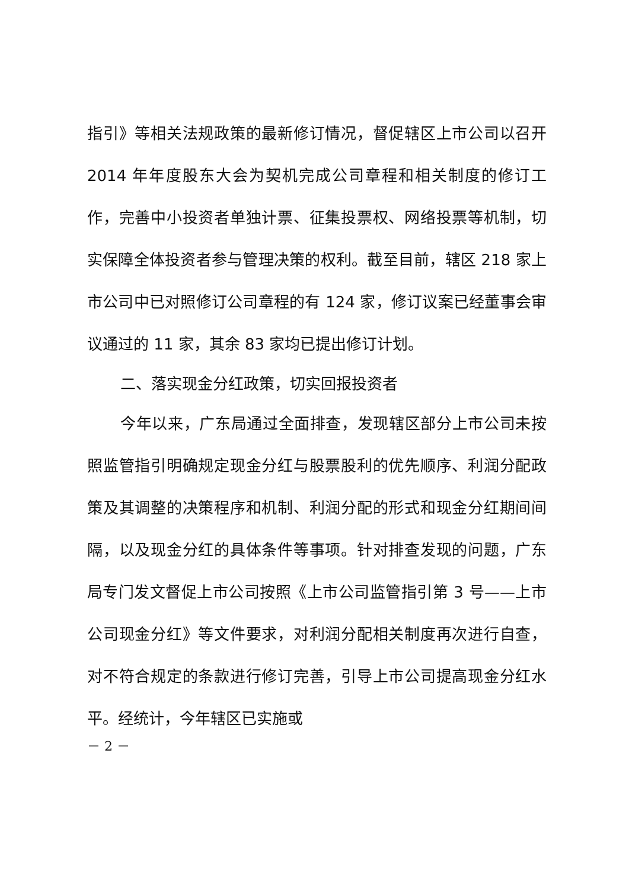指引》等相关法规政策的最新修订情况，督促辖区上市公司以召开 2014 年年度股东大会为契机完成公司章程和相关制度的修订工作，完善中小投资者单独计票、征集投票权、网络投票等机制，切实保障全体投资者参与管理决策的权利。截至目前，辖区 218 家上市公司中已对照修订公司章程的有 124 家，修订议案已经董事会审议通过的 11 家，其余 83 家均已提出修订计划。
二、落实现金分红政策，切实回报投资者
今年以来，广东局通过全面排查，发现辖区部分上市公司未按照监管指引明确规定现金分红与股票股利的优先顺序、利润分配政策及其调整的决策程序和机制、利润分配的形式和现金分红期间间隔，以及现金分红的具体条件等事项。针对排查发现的问题，广东局专门发文督促上市公司按照《上市公司监管指引第 3 号——上市公司现金分红》等文件要求，对利润分配相关制度再次进行自查，对不符合规定的条款进行修订完善，引导上市公司提高现金分红水平。经统计，今年辖区已实施或
－ 2 －